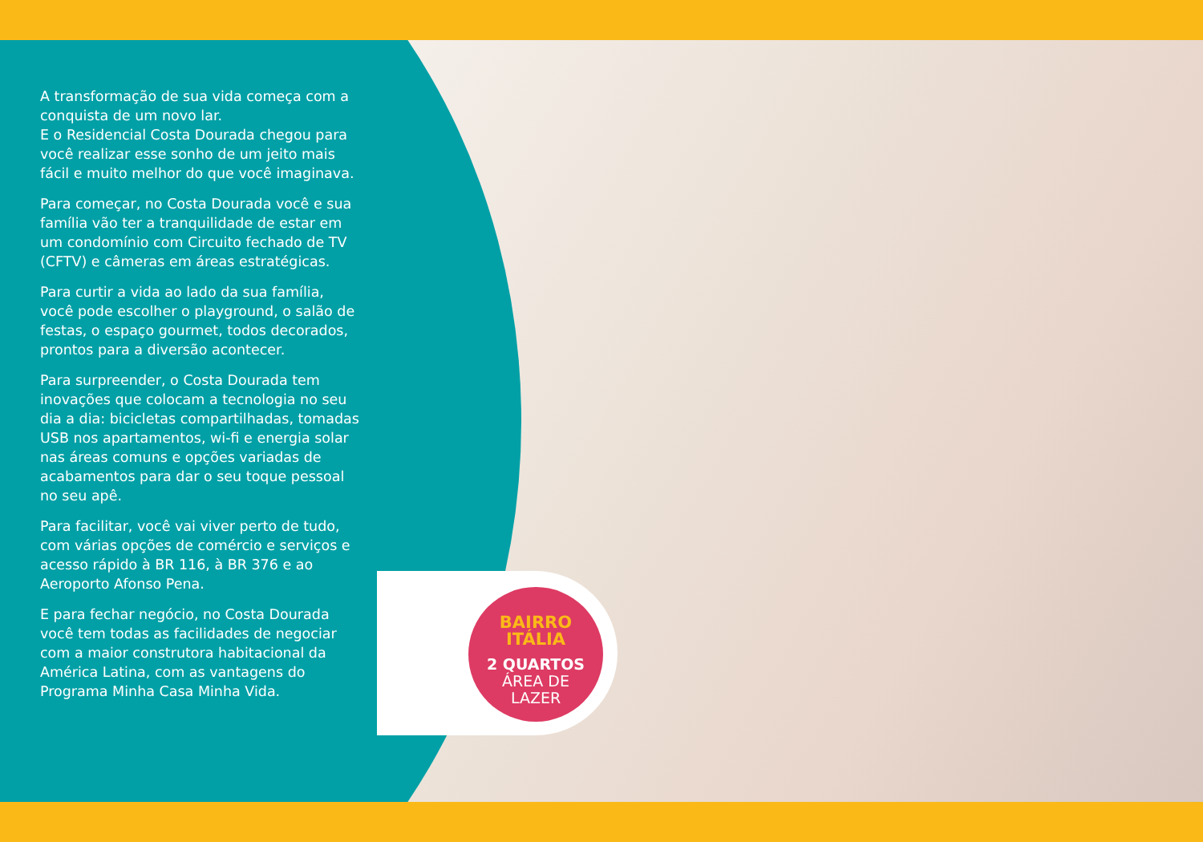A transformação de sua vida começa com a conquista de um novo lar.
E o Residencial Costa Dourada chegou para você realizar esse sonho de um jeito mais fácil e muito melhor do que você imaginava.
Para começar, no Costa Dourada você e sua família vão ter a tranquilidade de estar em um condomínio com Circuito fechado de TV (CFTV) e câmeras em áreas estratégicas.
Para curtir a vida ao lado da sua família, você pode escolher o playground, o salão de festas, o espaço gourmet, todos decorados, prontos para a diversão acontecer.
Para surpreender, o Costa Dourada tem inovações que colocam a tecnologia no seu dia a dia: bicicletas compartilhadas, tomadas USB nos apartamentos, wi-fi e energia solar nas áreas comuns e opções variadas de acabamentos para dar o seu toque pessoal no seu apê.
Para facilitar, você vai viver perto de tudo, com várias opções de comércio e serviços e acesso rápido à BR 116, à BR 376 e ao Aeroporto Afonso Pena.
E para fechar negócio, no Costa Dourada você tem todas as facilidades de negociar com a maior construtora habitacional da América Latina, com as vantagens do Programa Minha Casa Minha Vida.
BAIRRO
ITÁLIA
2 QUARTOS
ÁREA DE
LAZER